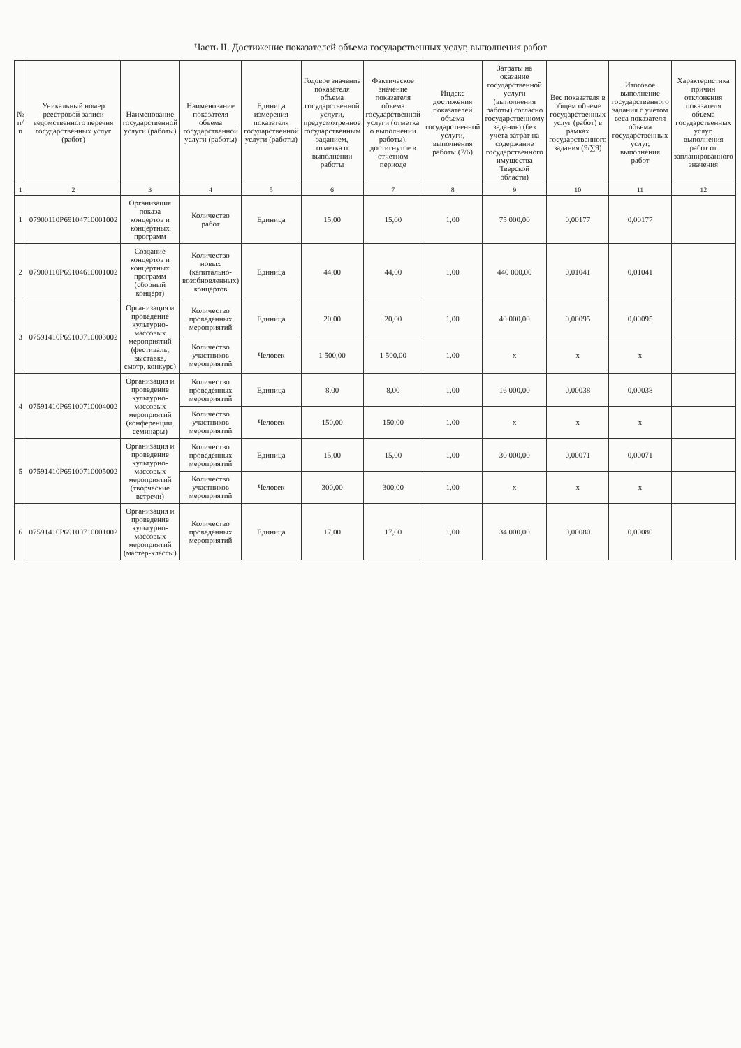Часть II. Достижение показателей объема государственных услуг, выполнения работ
| № п/п | Уникальный номер реестровой записи ведомственного перечня государственных услуг (работ) | Наименование государственной услуги (работы) | Наименование показателя объема государственной услуги (работы) | Единица измерения показателя государственной услуги (работы) | Годовое значение показателя объема государственной услуги, предусмотренное государственным заданием, отметка о выполнении работы | Фактическое значение показателя объема государственной услуги (отметка о выполнении работы), достигнутое в отчетном периоде | Индекс достижения показателей объема государственной услуги, выполнения работы (7/6) | Затраты на оказание государственной услуги (выполнения работы) согласно государственному заданию (без учета затрат на содержание государственного имущества Тверской области) | Вес показателя в общем объеме государственных услуг (работ) в рамках государственного задания (9/∑9) | Итоговое выполнение государственного задания с учетом веса показателя объема государственных услуг, выполнения работ | Характеристика причин отклонения показателя объема государственных услуг, выполнения работ от запланированного значения |
| --- | --- | --- | --- | --- | --- | --- | --- | --- | --- | --- | --- |
| 1 | 2 | 3 | 4 | 5 | 6 | 7 | 8 | 9 | 10 | 11 | 12 |
| 1 | 07900110Р69104710001002 | Организация показа концертов и концертных программ | Количество работ | Единица | 15,00 | 15,00 | 1,00 | 75 000,00 | 0,00177 | 0,00177 | |
| 2 | 07900110Р69104610001002 | Создание концертов и концертных программ (сборный концерт) | Количество новых (капитально-возобновленных) концертов | Единица | 44,00 | 44,00 | 1,00 | 440 000,00 | 0,01041 | 0,01041 | |
| 3 | 07591410Р69100710003002 | Организация и проведение культурно-массовых мероприятий (фестиваль, выставка, смотр, конкурс) | Количество проведенных мероприятий | Единица | 20,00 | 20,00 | 1,00 | 40 000,00 | 0,00095 | 0,00095 | |
| | | | Количество участников мероприятий | Человек | 1 500,00 | 1 500,00 | 1,00 | х | х | х | |
| 4 | 07591410Р69100710004002 | Организация и проведение культурно-массовых мероприятий (конференции, семинары) | Количество проведенных мероприятий | Единица | 8,00 | 8,00 | 1,00 | 16 000,00 | 0,00038 | 0,00038 | |
| | | | Количество участников мероприятий | Человек | 150,00 | 150,00 | 1,00 | х | х | х | |
| 5 | 07591410Р69100710005002 | Организация и проведение культурно-массовых мероприятий (творческие встречи) | Количество проведенных мероприятий | Единица | 15,00 | 15,00 | 1,00 | 30 000,00 | 0,00071 | 0,00071 | |
| | | | Количество участников мероприятий | Человек | 300,00 | 300,00 | 1,00 | х | х | х | |
| 6 | 07591410Р69100710001002 | Организация и проведение культурно-массовых мероприятий (мастер-классы) | Количество проведенных мероприятий | Единица | 17,00 | 17,00 | 1,00 | 34 000,00 | 0,00080 | 0,00080 | |